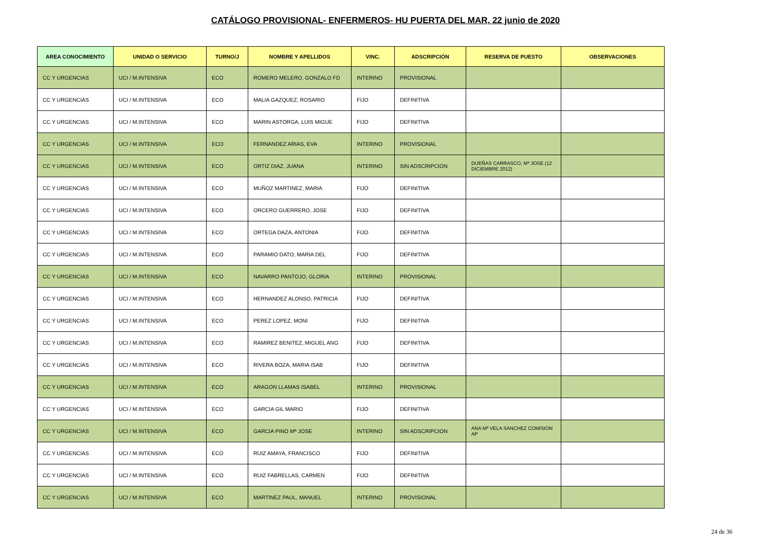CATÁLOGO PROVISIONAL- ENFERMEROS- HU PUERTA DEL MAR, 22 junio de 2020
| AREA CONOCIMIENTO | UNIDAD O SERVICIO | TURNO/J | NOMBRE Y APELLIDOS | VINC. | ADSCRIPCIÓN | RESERVA DE PUESTO | OBSERVACIONES |
| --- | --- | --- | --- | --- | --- | --- | --- |
| CC Y URGENCIAS | UCI / M.INTENSIVA | ECO | ROMERO MELERO, GONZALO FD | INTERINO | PROVISIONAL | | |
| CC Y URGENCIAS | UCI / M.INTENSIVA | ECO | MALIA GAZQUEZ, ROSARIO | FIJO | DEFINITIVA | | |
| CC Y URGENCIAS | UCI / M.INTENSIVA | ECO | MARIN ASTORGA, LUIS MIGUE | FIJO | DEFINITIVA | | |
| CC Y URGENCIAS | UCI / M.INTENSIVA | ECO | FERNANDEZ ARIAS, EVA | INTERINO | PROVISIONAL | | |
| CC Y URGENCIAS | UCI / M.INTENSIVA | ECO | ORTIZ DIAZ, JUANA | INTERINO | SIN ADSCRIPCION | DUEÑAS CARRASCO, Mª JOSE (12 DICIEMBRE 2012) | |
| CC Y URGENCIAS | UCI / M.INTENSIVA | ECO | MUÑOZ MARTINEZ, MARIA | FIJO | DEFINITIVA | | |
| CC Y URGENCIAS | UCI / M.INTENSIVA | ECO | ORCERO GUERRERO, JOSE | FIJO | DEFINITIVA | | |
| CC Y URGENCIAS | UCI / M.INTENSIVA | ECO | ORTEGA DAZA, ANTONIA | FIJO | DEFINITIVA | | |
| CC Y URGENCIAS | UCI / M.INTENSIVA | ECO | PARAMIO DATO, MARIA DEL | FIJO | DEFINITIVA | | |
| CC Y URGENCIAS | UCI / M.INTENSIVA | ECO | NAVARRO PANTOJO, GLORIA | INTERINO | PROVISIONAL | | |
| CC Y URGENCIAS | UCI / M.INTENSIVA | ECO | HERNANDEZ ALONSO, PATRICIA | FIJO | DEFINITIVA | | |
| CC Y URGENCIAS | UCI / M.INTENSIVA | ECO | PEREZ LOPEZ, MONI | FIJO | DEFINITIVA | | |
| CC Y URGENCIAS | UCI / M.INTENSIVA | ECO | RAMIREZ BENITEZ, MIGUEL ANG | FIJO | DEFINITIVA | | |
| CC Y URGENCIAS | UCI / M.INTENSIVA | ECO | RIVERA BOZA, MARIA ISAB | FIJO | DEFINITIVA | | |
| CC Y URGENCIAS | UCI / M.INTENSIVA | ECO | ARAGON LLAMAS ISABEL | INTERINO | PROVISIONAL | | |
| CC Y URGENCIAS | UCI / M.INTENSIVA | ECO | GARCIA GIL MARIO | FIJO | DEFINITIVA | | |
| CC Y URGENCIAS | UCI / M.INTENSIVA | ECO | GARCIA PINO Mª JOSE | INTERINO | SIN ADSCRIPCION | ANA Mª VELA SANCHEZ COMISION AP | |
| CC Y URGENCIAS | UCI / M.INTENSIVA | ECO | RUIZ AMAYA, FRANCISCO | FIJO | DEFINITIVA | | |
| CC Y URGENCIAS | UCI / M.INTENSIVA | ECO | RUIZ FABRELLAS, CARMEN | FIJO | DEFINITIVA | | |
| CC Y URGENCIAS | UCI / M.INTENSIVA | ECO | MARTINEZ PAUL, MANUEL | INTERINO | PROVISIONAL | | |
24 de 36